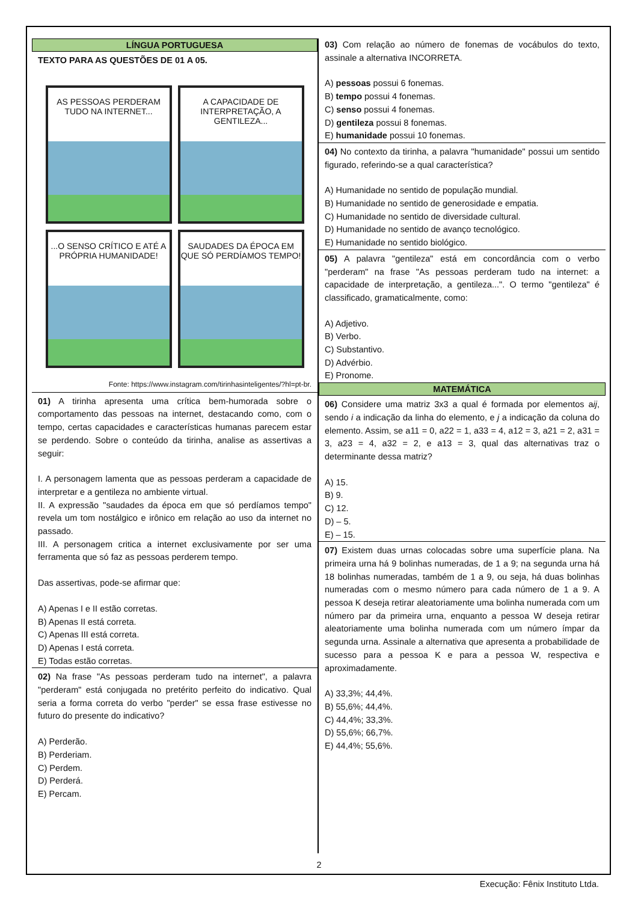LÍNGUA PORTUGUESA
TEXTO PARA AS QUESTÕES DE 01 A 05.
AS PESSOAS PERDERAM TUDO NA INTERNET...
A CAPACIDADE DE INTERPRETAÇÃO, A GENTILEZA...
...O SENSO CRÍTICO E ATÉ A PRÓPRIA HUMANIDADE!
SAUDADES DA ÉPOCA EM QUE SÓ PERDÍAMOS TEMPO!
Fonte: https://www.instagram.com/tirinhasinteligentes/?hl=pt-br.
01) A tirinha apresenta uma crítica bem-humorada sobre o comportamento das pessoas na internet, destacando como, com o tempo, certas capacidades e características humanas parecem estar se perdendo. Sobre o conteúdo da tirinha, analise as assertivas a seguir:
I. A personagem lamenta que as pessoas perderam a capacidade de interpretar e a gentileza no ambiente virtual.
II. A expressão "saudades da época em que só perdíamos tempo" revela um tom nostálgico e irônico em relação ao uso da internet no passado.
III. A personagem critica a internet exclusivamente por ser uma ferramenta que só faz as pessoas perderem tempo.
Das assertivas, pode-se afirmar que:
A) Apenas I e II estão corretas.
B) Apenas II está correta.
C) Apenas III está correta.
D) Apenas I está correta.
E) Todas estão corretas.
02) Na frase "As pessoas perderam tudo na internet", a palavra "perderam" está conjugada no pretérito perfeito do indicativo. Qual seria a forma correta do verbo "perder" se essa frase estivesse no futuro do presente do indicativo?
A) Perderão.
B) Perderiam.
C) Perdem.
D) Perderá.
E) Percam.
03) Com relação ao número de fonemas de vocábulos do texto, assinale a alternativa INCORRETA.
A) pessoas possui 6 fonemas.
B) tempo possui 4 fonemas.
C) senso possui 4 fonemas.
D) gentileza possui 8 fonemas.
E) humanidade possui 10 fonemas.
04) No contexto da tirinha, a palavra "humanidade" possui um sentido figurado, referindo-se a qual característica?
A) Humanidade no sentido de população mundial.
B) Humanidade no sentido de generosidade e empatia.
C) Humanidade no sentido de diversidade cultural.
D) Humanidade no sentido de avanço tecnológico.
E) Humanidade no sentido biológico.
05) A palavra "gentileza" está em concordância com o verbo "perderam" na frase "As pessoas perderam tudo na internet: a capacidade de interpretação, a gentileza...". O termo "gentileza" é classificado, gramaticalmente, como:
A) Adjetivo.
B) Verbo.
C) Substantivo.
D) Advérbio.
E) Pronome.
MATEMÁTICA
06) Considere uma matriz 3x3 a qual é formada por elementos aij, sendo i a indicação da linha do elemento, e j a indicação da coluna do elemento. Assim, se a11 = 0, a22 = 1, a33 = 4, a12 = 3, a21 = 2, a31 = 3, a23 = 4, a32 = 2, e a13 = 3, qual das alternativas traz o determinante dessa matriz?
A) 15.
B) 9.
C) 12.
D) – 5.
E) – 15.
07) Existem duas urnas colocadas sobre uma superfície plana. Na primeira urna há 9 bolinhas numeradas, de 1 a 9; na segunda urna há 18 bolinhas numeradas, também de 1 a 9, ou seja, há duas bolinhas numeradas com o mesmo número para cada número de 1 a 9. A pessoa K deseja retirar aleatoriamente uma bolinha numerada com um número par da primeira urna, enquanto a pessoa W deseja retirar aleatoriamente uma bolinha numerada com um número ímpar da segunda urna. Assinale a alternativa que apresenta a probabilidade de sucesso para a pessoa K e para a pessoa W, respectiva e aproximadamente.
A) 33,3%; 44,4%.
B) 55,6%; 44,4%.
C) 44,4%; 33,3%.
D) 55,6%; 66,7%.
E) 44,4%; 55,6%.
2
Execução: Fênix Instituto Ltda.